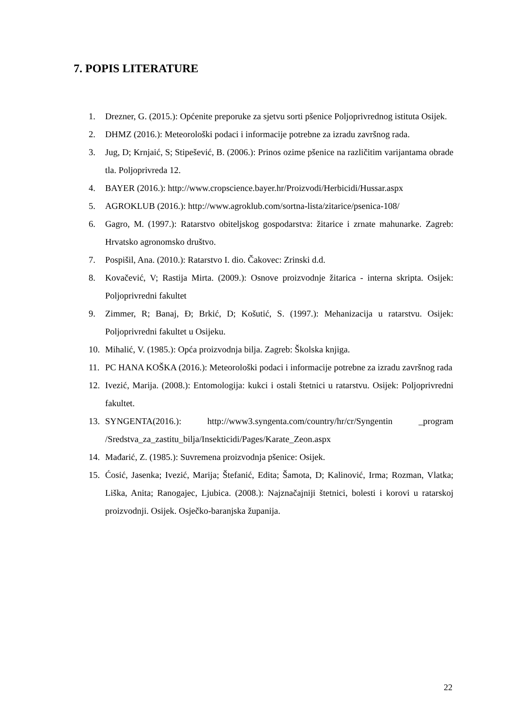7. POPIS LITERATURE
1. Drezner, G. (2015.): Općenite preporuke za sjetvu sorti pšenice Poljoprivrednog istituta Osijek.
2. DHMZ (2016.): Meteorološki podaci i informacije potrebne za izradu završnog rada.
3. Jug, D; Krnjaić, S; Stipešević, B. (2006.): Prinos ozime pšenice na različitim varijantama obrade tla. Poljoprivreda 12.
4. BAYER (2016.): http://www.cropscience.bayer.hr/Proizvodi/Herbicidi/Hussar.aspx
5. AGROKLUB (2016.): http://www.agroklub.com/sortna-lista/zitarice/psenica-108/
6. Gagro, M. (1997.): Ratarstvo obiteljskog gospodarstva: žitarice i zrnate mahunarke. Zagreb: Hrvatsko agronomsko društvo.
7. Pospišil, Ana. (2010.): Ratarstvo I. dio. Čakovec: Zrinski d.d.
8. Kovačević, V; Rastija Mirta. (2009.): Osnove proizvodnje žitarica - interna skripta. Osijek: Poljoprivredni fakultet
9. Zimmer, R; Banaj, Đ; Brkić, D; Košutić, S. (1997.): Mehanizacija u ratarstvu. Osijek: Poljoprivredni fakultet u Osijeku.
10. Mihalić, V. (1985.): Opća proizvodnja bilja. Zagreb: Školska knjiga.
11. PC HANA KOŠKA (2016.): Meteorološki podaci i informacije potrebne za izradu završnog rada
12. Ivezić, Marija. (2008.): Entomologija: kukci i ostali štetnici u ratarstvu. Osijek: Poljoprivredni fakultet.
13. SYNGENTA(2016.): http://www3.syngenta.com/country/hr/cr/Syngentin _program /Sredstva_za_zastitu_bilja/Insekticidi/Pages/Karate_Zeon.aspx
14. Mađarić, Z. (1985.): Suvremena proizvodnja pšenice: Osijek.
15. Ćosić, Jasenka; Ivezić, Marija; Štefanić, Edita; Šamota, D; Kalinović, Irma; Rozman, Vlatka; Liška, Anita; Ranogajec, Ljubica. (2008.): Najznačajniji štetnici, bolesti i korovi u ratarskoj proizvodnji. Osijek. Osječko-baranjska županija.
22